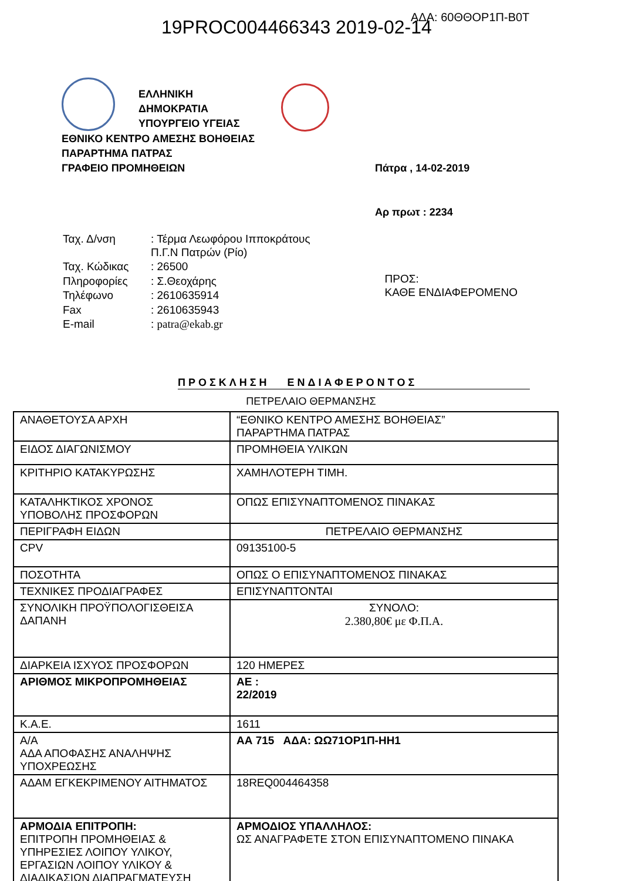19PROC004466343 2019-02-14 ΑΔΑ: 60ΘΘΟΡ1Π-Β0Τ
ΕΛΛΗΝΙΚΗ
ΔΗΜΟΚΡΑΤΙΑ
ΥΠΟΥΡΓΕΙΟ ΥΓΕΙΑΣ
ΕΘΝΙΚΟ ΚΕΝΤΡΟ ΑΜΕΣΗΣ ΒΟΗΘΕΙΑΣ
ΠΑΡΑΡΤΗΜΑ ΠΑΤΡΑΣ
ΓΡΑΦΕΙΟ ΠΡΟΜΗΘΕΙΩΝ
Πάτρα , 14-02-2019
Αρ πρωτ : 2234
| Ταχ. Δ/νση | : Τέρμα Λεωφόρου Ιπποκράτους Π.Γ.Ν Πατρών (Ρίο) |
| Ταχ. Κώδικας | : 26500 |
| Πληροφορίες | : Σ.Θεοχάρης |
| Τηλέφωνο | : 2610635914 |
| Fax | : 2610635943 |
| E-mail | : patra@ekab.gr |
ΠΡΟΣ:
ΚΑΘΕ ΕΝΔΙΑΦΕΡΟΜΕΝΟ
ΠΡΟΣΚΛΗΣΗ ΕΝΔΙΑΦΕΡΟΝΤΟΣ
ΠΕΤΡΕΛΑΙΟ ΘΕΡΜΑΝΣΗΣ
| ΑΝΑΘΕΤΟΥΣΑ ΑΡΧΗ | “ΕΘΝΙΚΟ ΚΕΝΤΡΟ ΑΜΕΣΗΣ ΒΟΗΘΕΙΑΣ” ΠΑΡΑΡΤΗΜΑ ΠΑΤΡΑΣ |
| ΕΙΔΟΣ ΔΙΑΓΩΝΙΣΜΟΥ | ΠΡΟΜΗΘΕΙΑ ΥΛΙΚΩΝ |
| ΚΡΙΤΗΡΙΟ ΚΑΤΑΚΥΡΩΣΗΣ | ΧΑΜΗΛΟΤΕΡΗ ΤΙΜΗ. |
| ΚΑΤΑΛΗΚΤΙΚΟΣ ΧΡΟΝΟΣ ΥΠΟΒΟΛΗΣ ΠΡΟΣΦΟΡΩΝ | ΟΠΩΣ ΕΠΙΣΥΝΑΠΤΟΜΕΝΟΣ ΠΙΝΑΚΑΣ |
| ΠΕΡΙΓΡΑΦΗ ΕΙΔΩΝ | ΠΕΤΡΕΛΑΙΟ ΘΕΡΜΑΝΣΗΣ |
| CPV | 09135100-5 |
| ΠΟΣΟΤΗΤΑ | ΟΠΩΣ Ο ΕΠΙΣΥΝΑΠΤΟΜΕΝΟΣ ΠΙΝΑΚΑΣ |
| ΤΕΧΝΙΚΕΣ ΠΡΟΔΙΑΓΡΑΦΕΣ | ΕΠΙΣΥΝΑΠΤΟΝΤΑΙ |
| ΣΥΝΟΛΙΚΗ ΠΡΟΫΠΟΛΟΓΙΣΘΕΙΣΑ ΔΑΠΑΝΗ | ΣΥΝΟΛΟ: 2.380,80€ με Φ.Π.Α. |
| ΔΙΑΡΚΕΙΑ ΙΣΧΥΟΣ ΠΡΟΣΦΟΡΩΝ | 120 ΗΜΕΡΕΣ |
| ΑΡΙΘΜΟΣ ΜΙΚΡΟΠΡΟΜΗΘΕΙΑΣ | ΑΕ : 22/2019 |
| Κ.Α.Ε. | 1611 |
| Α/Α ΑΔΑ ΑΠΟΦΑΣΗΣ ΑΝΑΛΗΨΗΣ ΥΠΟΧΡΕΩΣΗΣ | ΑΑ 715 ΑΔΑ: ΩΩ71ΟΡ1Π-ΗΗ1 |
| ΑΔΑΜ ΕΓΚΕΚΡΙΜΕΝΟΥ ΑΙΤΗΜΑΤΟΣ | 18REQ004464358 |
| ΑΡΜΟΔΙΑ ΕΠΙΤΡΟΠΗ: ΕΠΙΤΡΟΠΗ ΠΡΟΜΗΘΕΙΑΣ & ΥΠΗΡΕΣΙΕΣ ΛΟΙΠΟΥ ΥΛΙΚΟΥ, ΕΡΓΑΣΙΩΝ ΛΟΙΠΟΥ ΥΛΙΚΟΥ & ΔΙΑΔΙΚΑΣΙΩΝ ΔΙΑΠΡΑΓΜΑΤΕΥΣΗ | ΑΡΜΟΔΙΟΣ ΥΠΑΛΛΗΛΟΣ: ΩΣ ΑΝΑΓΡΑΦΕΤΕ ΣΤΟΝ ΕΠΙΣΥΝΑΠΤΟΜΕΝΟ ΠΙΝΑΚΑ |